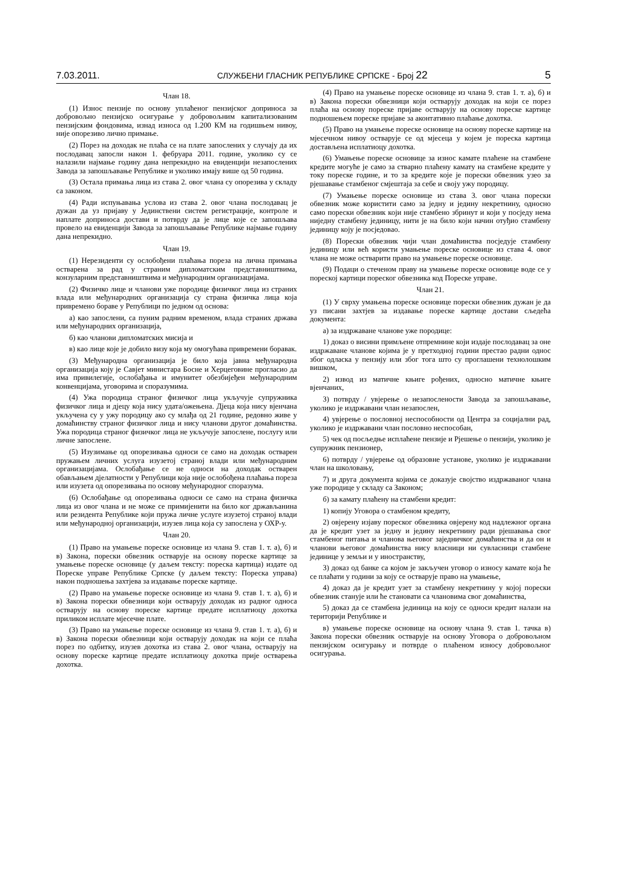7.03.2011. СЛУЖБЕНИ ГЛАСНИК РЕПУБЛИКЕ СРПСКЕ - Број 22 5
Члан 18.
(1) Износ пензије по основу уплаћеног пензијског доприноса за добровољно пензијско осигурање у добровољним капитализованим пензијским фондовима, изнад износа од 1.200 КМ на годишњем нивоу, није опорезиво лично примање.
(2) Порез на доходак не плаћа се на плате запослених у случају да их послодавац запосли након 1. фебруара 2011. године, уколико су се налазили најмање годину дана непрекидно на евиденцији незапослених Завода за запошљавање Републике и уколико имају више од 50 година.
(3) Остала примања лица из става 2. овог члана су опорезива у складу са законом.
(4) Ради испуњавања услова из става 2. овог члана послодавац је дужан да уз пријаву у Јединствени систем регистрације, контроле и наплате доприноса достави и потврду да је лице које се запошљава провело на евиденцији Завода за запошљавање Републике најмање годину дана непрекидно.
Члан 19.
(1) Нерезиденти су ослобођени плаћања пореза на лична примања остварена за рад у страним дипломатским представништвима, конзуларним представништвима и међународним организацијама.
(2) Физичко лице и чланови уже породице физичког лица из страних влада или међународних организација су страна физичка лица која привремено бораве у Републици по једном од основа:
а) као запослени, са пуним радним временом, влада страних држава или међународних организација,
б) као чланови дипломатских мисија и
в) као лице које је добило визу која му омогућава привремени боравак.
(3) Међународна организација је било која јавна међународна организација коју је Савјет министара Босне и Херцеговине прогласио да има привилегије, ослобађања и имунитет обезбијеђен међународним конвенцијама, уговорима и споразумима.
(4) Ужа породица страног физичког лица укључује супружника физичког лица и дјецу која нису удата/ожењена. Дјеца која нису вјенчана укључена су у ужу породицу ако су млађа од 21 године, редовно живе у домаћинству страног физичког лица и нису чланови другог домаћинства. Ужа породица страног физичког лица не укључује запослене, послугу или личне запослене.
(5) Изузимање од опорезивања односи се само на доходак остварен пружањем личних услуга изузетој страној влади или међународним организацијама. Ослобађање се не односи на доходак остварен обављањем дјелатности у Републици која није ослобођена плаћања пореза или изузета од опорезивања по основу међународног споразума.
(6) Ослобађање од опорезивања односи се само на страна физичка лица из овог члана и не може се примијенити на било ког држављанина или резидента Републике који пружа личне услуге изузетој страној влади или међународној организацији, изузев лица која су запослена у ОХР-у.
Члан 20.
(1) Право на умањење пореске основице из члана 9. став 1. т. а), б) и в) Закона, порески обвезник остварује на основу пореске картице за умањење пореске основице (у даљем тексту: пореска картица) издате од Пореске управе Републике Српске (у даљем тексту: Пореска управа) након подношења захтјева за издавање пореске картице.
(2) Право на умањење пореске основице из члана 9. став 1. т. а), б) и в) Закона порески обвезници који остварују доходак из радног односа остварују на основу пореске картице предате исплатиоцу дохотка приликом исплате мјесечне плате.
(3) Право на умањење пореске основице из члана 9. став 1. т. а), б) и в) Закона порески обвезници који остварују доходак на који се плаћа порез по одбитку, изузев дохотка из става 2. овог члана, остварују на основу пореске картице предате исплатиоцу дохотка прије остварења дохотка.
(4) Право на умањење пореске основице из члана 9. став 1. т. а), б) и в) Закона порески обвезници који остварују доходак на који се порез плаћа на основу пореске пријаве остварују на основу пореске картице подношењем пореске пријаве за аконтативно плаћање дохотка.
(5) Право на умањење пореске основице на основу пореске картице на мјесечном нивоу остварује се од мјесеца у којем је пореска картица достављена исплатиоцу дохотка.
(6) Умањење пореске основице за износ камате плаћене на стамбене кредите могуће је само за стварно плаћену камату на стамбене кредите у току пореске године, и то за кредите које је порески обвезник узео за рјешавање стамбеног смјештаја за себе и своју ужу породицу.
(7) Умањење пореске основице из става 3. овог члана порески обвезник може користити само за једну и једину некретнину, односно само порески обвезник који није стамбено збринут и који у посједу нема ниједну стамбену јединицу, нити је на било који начин отуђио стамбену јединицу коју је посједовао.
(8) Порески обвезник чији члан домаћинства посједује стамбену јединицу или већ користи умањење пореске основице из става 4. овог члана не може остварити право на умањење пореске основице.
(9) Подаци о стеченом праву на умањење пореске основице воде се у пореској картици пореског обвезника код Пореске управе.
Члан 21.
(1) У сврху умањења пореске основице порески обвезник дужан је да уз писани захтјев за издавање пореске картице достави сљедећа документа:
а) за издржаване чланове уже породице:
1) доказ о висини примљене отпремнине који издаје послодавац за оне издржаване чланове којима је у претходној години престао радни однос због одласка у пензију или због тога што су проглашени технолошким вишком,
2) извод из матичне књиге рођених, односно матичне књиге вјенчаних,
3) потврду / увјерење о незапослености Завода за запошљавање, уколико је издржавани члан незапослен,
4) увјерење о пословној неспособности од Центра за социјални рад, уколико је издржавани члан пословно неспособан,
5) чек од посљедње исплаћене пензије и Рјешење о пензији, уколико је супружник пензионер,
6) потврду / увјерење од образовне установе, уколико је издржавани члан на школовању,
7) и друга документа којима се доказује својство издржаваног члана уже породице у складу са Законом;
б) за камату плаћену на стамбени кредит:
1) копију Уговора о стамбеном кредиту,
2) овјерену изјаву пореског обвезника овјерену код надлежног органа да је кредит узет за једну и једину некретнину ради рјешавања свог стамбеног питања и чланова његовог заједничког домаћинства и да он и чланови његовог домаћинства нису власници ни сувласници стамбене јединице у земљи и у иностранству,
3) доказ од банке са којом је закључен уговор о износу камате која ће се плаћати у години за коју се остварује право на умањење,
4) доказ да је кредит узет за стамбену некретнину у којој порески обвезник станује или ће становати са члановима свог домаћинства,
5) доказ да се стамбена јединица на коју се односи кредит налази на територији Републике и
в) умањење пореске основице на основу члана 9. став 1. тачка в) Закона порески обвезник остварује на основу Уговора о добровољном пензијском осигурању и потврде о плаћеном износу добровољног осигурања.